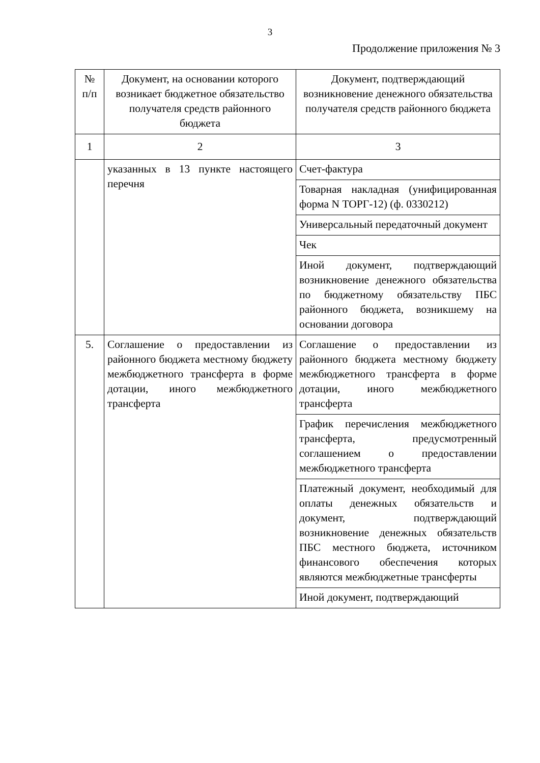3
Продолжение приложения № 3
| № п/п | Документ, на основании которого возникает бюджетное обязательство получателя средств районного бюджета | Документ, подтверждающий возникновение денежного обязательства получателя средств районного бюджета |
| --- | --- | --- |
| 1 | 2 | 3 |
| | указанных в 13 пункте настоящего перечня | Счет-фактура |
| | | Товарная накладная (унифицированная форма N ТОРГ-12) (ф. 0330212) |
| | | Универсальный передаточный документ |
| | | Чек |
| | | Иной документ, подтверждающий возникновение денежного обязательства по бюджетному обязательству ПБС районного бюджета, возникшему на основании договора |
| 5. | Соглашение о предоставлении из районного бюджета местному бюджету межбюджетного трансферта в форме дотации, иного межбюджетного трансферта | Соглашение о предоставлении из районного бюджета местному бюджету межбюджетного трансферта в форме дотации, иного межбюджетного трансферта |
| | | График перечисления межбюджетного трансферта, предусмотренный соглашением о предоставлении межбюджетного трансферта |
| | | Платежный документ, необходимый для оплаты денежных обязательств и документ, подтверждающий возникновение денежных обязательств ПБС местного бюджета, источником финансового обеспечения которых являются межбюджетные трансферты |
| | | Иной документ, подтверждающий |